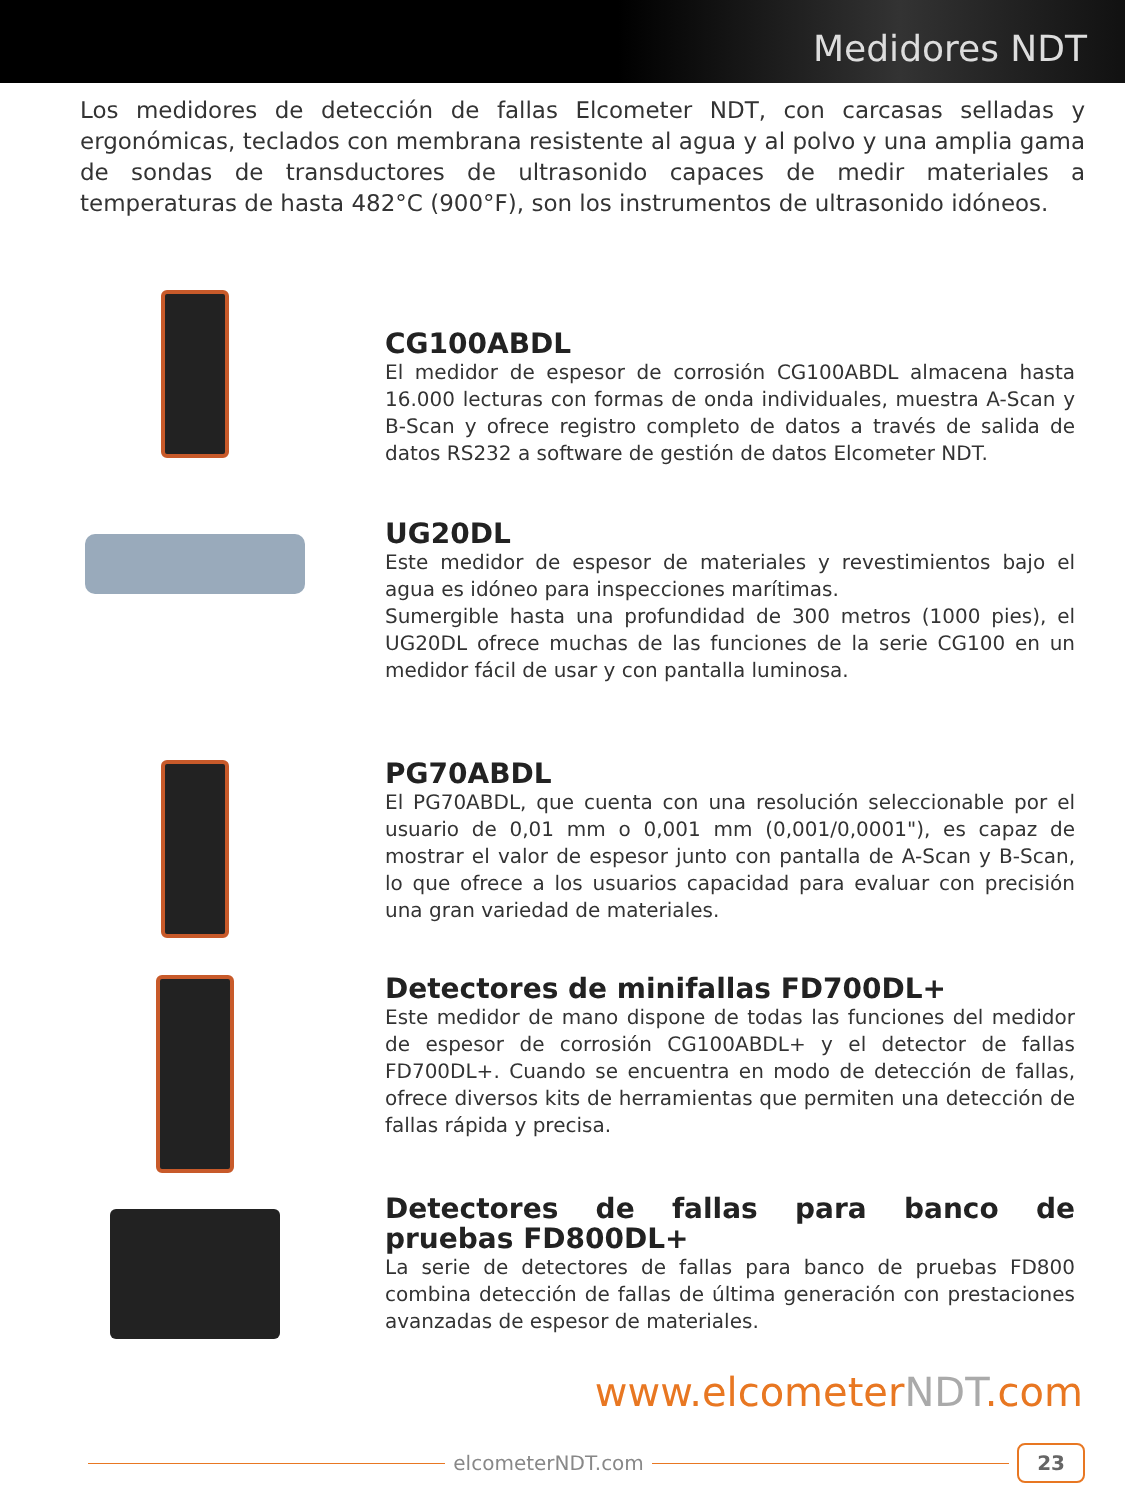Medidores NDT
Los medidores de detección de fallas Elcometer NDT, con carcasas selladas y ergonómicas, teclados con membrana resistente al agua y al polvo y una amplia gama de sondas de transductores de ultrasonido capaces de medir materiales a temperaturas de hasta 482°C (900°F), son los instrumentos de ultrasonido idóneos.
CG100ABDL
El medidor de espesor de corrosión CG100ABDL almacena hasta 16.000 lecturas con formas de onda individuales, muestra A-Scan y B-Scan y ofrece registro completo de datos a través de salida de datos RS232 a software de gestión de datos Elcometer NDT.
UG20DL
Este medidor de espesor de materiales y revestimientos bajo el agua es idóneo para inspecciones marítimas.
Sumergible hasta una profundidad de 300 metros (1000 pies), el UG20DL ofrece muchas de las funciones de la serie CG100 en un medidor fácil de usar y con pantalla luminosa.
PG70ABDL
El PG70ABDL, que cuenta con una resolución seleccionable por el usuario de 0,01 mm o 0,001 mm (0,001/0,0001"), es capaz de mostrar el valor de espesor junto con pantalla de A-Scan y B-Scan, lo que ofrece a los usuarios capacidad para evaluar con precisión una gran variedad de materiales.
Detectores de minifallas FD700DL+
Este medidor de mano dispone de todas las funciones del medidor de espesor de corrosión CG100ABDL+ y el detector de fallas FD700DL+. Cuando se encuentra en modo de detección de fallas, ofrece diversos kits de herramientas que permiten una detección de fallas rápida y precisa.
Detectores de fallas para banco de pruebas FD800DL+
La serie de detectores de fallas para banco de pruebas FD800 combina detección de fallas de última generación con prestaciones avanzadas de espesor de materiales.
www.elcometerNDT.com
elcometerNDT.com
23